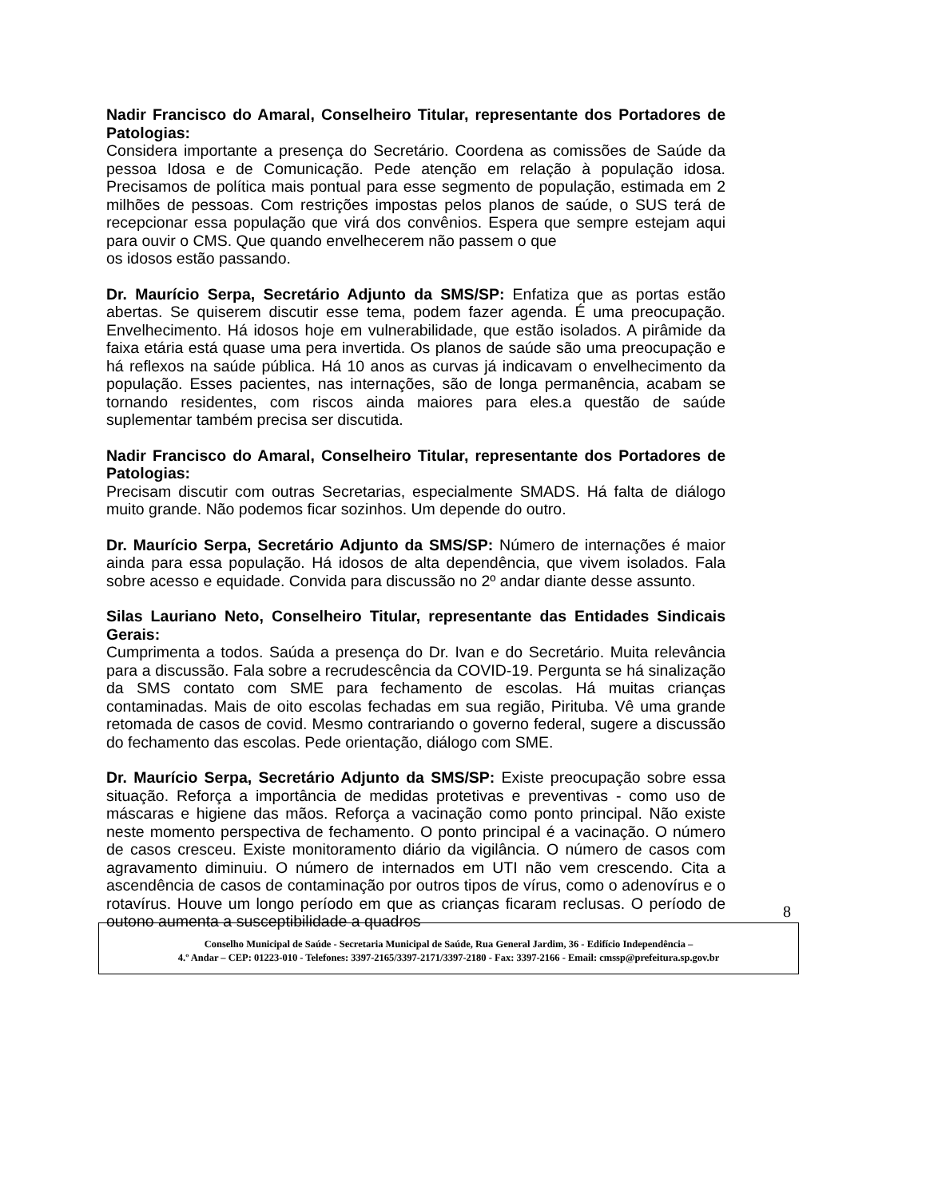Nadir Francisco do Amaral, Conselheiro Titular, representante dos Portadores de Patologias:
Considera importante a presença do Secretário. Coordena as comissões de Saúde da pessoa Idosa e de Comunicação. Pede atenção em relação à população idosa. Precisamos de política mais pontual para esse segmento de população, estimada em 2 milhões de pessoas. Com restrições impostas pelos planos de saúde, o SUS terá de recepcionar essa população que virá dos convênios. Espera que sempre estejam aqui para ouvir o CMS. Que quando envelhecerem não passem o que
os idosos estão passando.
Dr. Maurício Serpa, Secretário Adjunto da SMS/SP: Enfatiza que as portas estão abertas. Se quiserem discutir esse tema, podem fazer agenda. É uma preocupação. Envelhecimento. Há idosos hoje em vulnerabilidade, que estão isolados. A pirâmide da faixa etária está quase uma pera invertida. Os planos de saúde são uma preocupação e há reflexos na saúde pública. Há 10 anos as curvas já indicavam o envelhecimento da população. Esses pacientes, nas internações, são de longa permanência, acabam se tornando residentes, com riscos ainda maiores para eles.a questão de saúde suplementar também precisa ser discutida.
Nadir Francisco do Amaral, Conselheiro Titular, representante dos Portadores de Patologias:
Precisam discutir com outras Secretarias, especialmente SMADS. Há falta de diálogo muito grande. Não podemos ficar sozinhos. Um depende do outro.
Dr. Maurício Serpa, Secretário Adjunto da SMS/SP: Número de internações é maior ainda para essa população. Há idosos de alta dependência, que vivem isolados. Fala sobre acesso e equidade. Convida para discussão no 2º andar diante desse assunto.
Silas Lauriano Neto, Conselheiro Titular, representante das Entidades Sindicais Gerais:
Cumprimenta a todos. Saúda a presença do Dr. Ivan e do Secretário. Muita relevância para a discussão. Fala sobre a recrudescência da COVID-19. Pergunta se há sinalização da SMS contato com SME para fechamento de escolas. Há muitas crianças contaminadas. Mais de oito escolas fechadas em sua região, Pirituba. Vê uma grande retomada de casos de covid. Mesmo contrariando o governo federal, sugere a discussão do fechamento das escolas. Pede orientação, diálogo com SME.
Dr. Maurício Serpa, Secretário Adjunto da SMS/SP: Existe preocupação sobre essa situação. Reforça a importância de medidas protetivas e preventivas - como uso de máscaras e higiene das mãos. Reforça a vacinação como ponto principal. Não existe neste momento perspectiva de fechamento. O ponto principal é a vacinação. O número de casos cresceu. Existe monitoramento diário da vigilância. O número de casos com agravamento diminuiu. O número de internados em UTI não vem crescendo. Cita a ascendência de casos de contaminação por outros tipos de vírus, como o adenovírus e o rotavírus. Houve um longo período em que as crianças ficaram reclusas. O período de outono aumenta a susceptibilidade a quadros
8
Conselho Municipal de Saúde - Secretaria Municipal de Saúde, Rua General Jardim, 36 - Edifício Independência –
4.º Andar – CEP: 01223-010 - Telefones: 3397-2165/3397-2171/3397-2180 - Fax: 3397-2166 - Email: cmssp@prefeitura.sp.gov.br